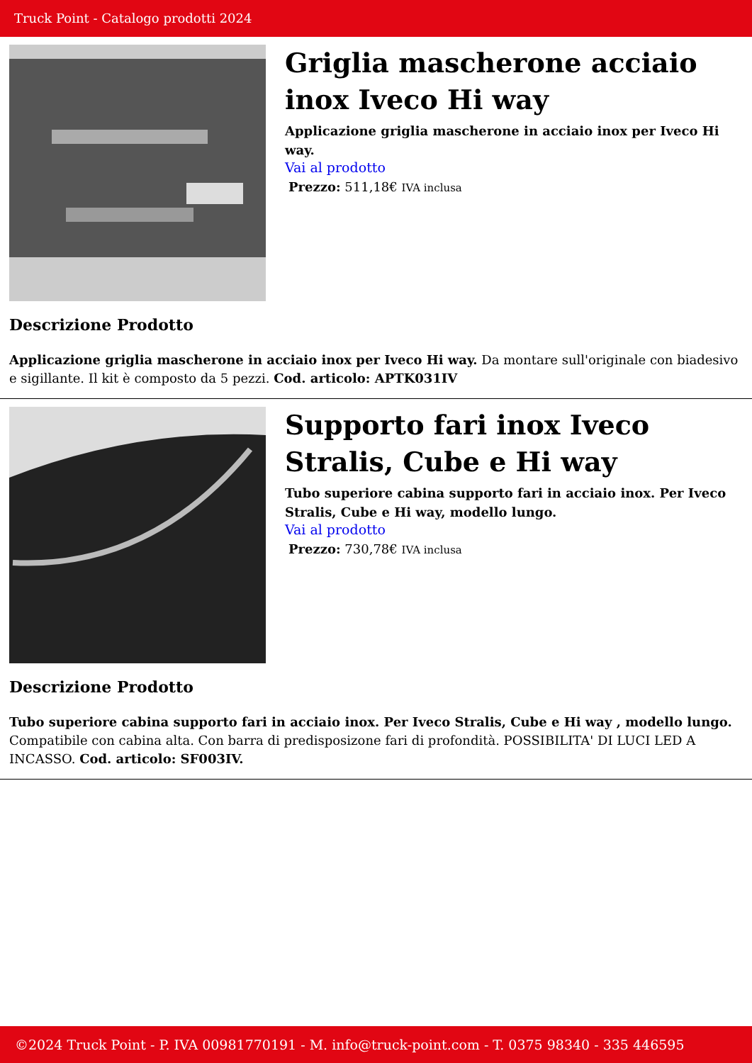Truck Point - Catalogo prodotti 2024
Griglia mascherone acciaio inox Iveco Hi way
Applicazione griglia mascherone in acciaio inox per Iveco Hi way.
Vai al prodotto
Prezzo: 511,18€ IVA inclusa
Descrizione Prodotto
Applicazione griglia mascherone in acciaio inox per Iveco Hi way. Da montare sull'originale con biadesivo e sigillante. Il kit è composto da 5 pezzi. Cod. articolo: APTK031IV
Supporto fari inox Iveco Stralis, Cube e Hi way
Tubo superiore cabina supporto fari in acciaio inox. Per Iveco Stralis, Cube e Hi way, modello lungo.
Vai al prodotto
Prezzo: 730,78€ IVA inclusa
Descrizione Prodotto
Tubo superiore cabina supporto fari in acciaio inox. Per Iveco Stralis, Cube e Hi way , modello lungo. Compatibile con cabina alta. Con barra di predisposizone fari di profondità. POSSIBILITA' DI LUCI LED A INCASSO. Cod. articolo: SF003IV.
©2024 Truck Point - P. IVA 00981770191 - M. info@truck-point.com - T. 0375 98340 - 335 446595